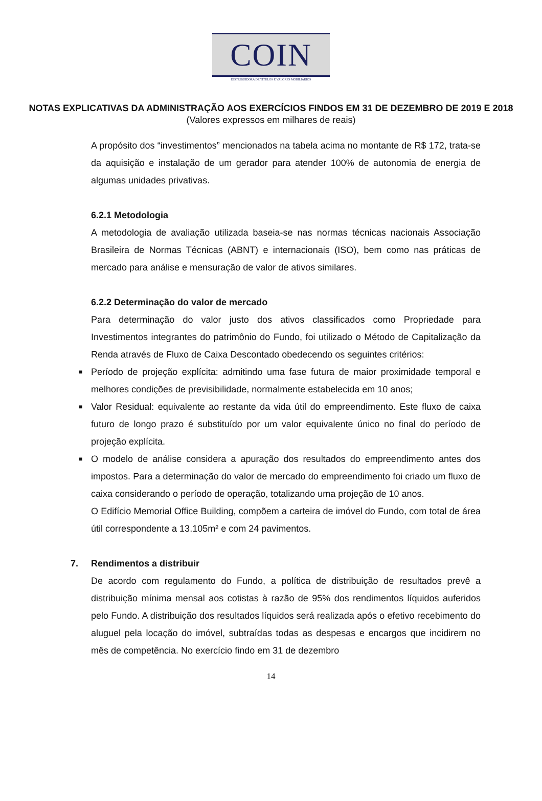COIN
DISTRIBUIDORA DE TÍTULOS E VALORES MOBILIÁRIOS
NOTAS EXPLICATIVAS DA ADMINISTRAÇÃO AOS EXERCÍCIOS FINDOS EM 31 DE DEZEMBRO DE 2019 E 2018
(Valores expressos em milhares de reais)
A propósito dos “investimentos” mencionados na tabela acima no montante de R$ 172, trata-se da aquisição e instalação de um gerador para atender 100% de autonomia de energia de algumas unidades privativas.
6.2.1 Metodologia
A metodologia de avaliação utilizada baseia-se nas normas técnicas nacionais Associação Brasileira de Normas Técnicas (ABNT) e internacionais (ISO), bem como nas práticas de mercado para análise e mensuração de valor de ativos similares.
6.2.2 Determinação do valor de mercado
Para determinação do valor justo dos ativos classificados como Propriedade para Investimentos integrantes do patrimônio do Fundo, foi utilizado o Método de Capitalização da Renda através de Fluxo de Caixa Descontado obedecendo os seguintes critérios:
■ Período de projeção explícita: admitindo uma fase futura de maior proximidade temporal e melhores condições de previsibilidade, normalmente estabelecida em 10 anos;
■ Valor Residual: equivalente ao restante da vida útil do empreendimento. Este fluxo de caixa futuro de longo prazo é substituído por um valor equivalente único no final do período de projeção explícita.
■ O modelo de análise considera a apuração dos resultados do empreendimento antes dos impostos. Para a determinação do valor de mercado do empreendimento foi criado um fluxo de caixa considerando o período de operação, totalizando uma projeção de 10 anos.
O Edifício Memorial Office Building, compõem a carteira de imóvel do Fundo, com total de área útil correspondente a 13.105m² e com 24 pavimentos.
7. Rendimentos a distribuir
De acordo com regulamento do Fundo, a política de distribuição de resultados prevê a distribuição mínima mensal aos cotistas à razão de 95% dos rendimentos líquidos auferidos pelo Fundo. A distribuição dos resultados líquidos será realizada após o efetivo recebimento do aluguel pela locação do imóvel, subtraídas todas as despesas e encargos que incidirem no mês de competência. No exercício findo em 31 de dezembro
14